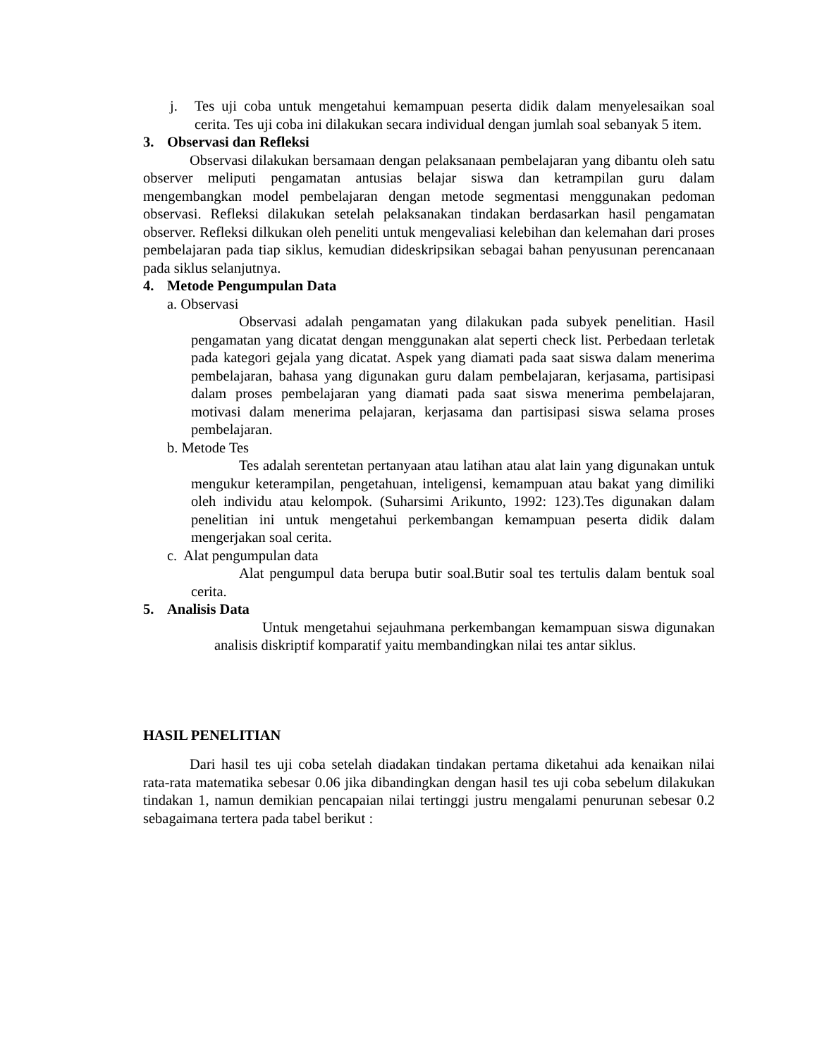j. Tes uji coba untuk mengetahui kemampuan peserta didik dalam menyelesaikan soal cerita. Tes uji coba ini dilakukan secara individual dengan jumlah soal sebanyak 5 item.
3. Observasi dan Refleksi
Observasi dilakukan bersamaan dengan pelaksanaan pembelajaran yang dibantu oleh satu observer meliputi pengamatan antusias belajar siswa dan ketrampilan guru dalam mengembangkan model pembelajaran dengan metode segmentasi menggunakan pedoman observasi. Refleksi dilakukan setelah pelaksanakan tindakan berdasarkan hasil pengamatan observer. Refleksi dilkukan oleh peneliti untuk mengevaliasi kelebihan dan kelemahan dari proses pembelajaran pada tiap siklus, kemudian dideskripsikan sebagai bahan penyusunan perencanaan pada siklus selanjutnya.
4. Metode Pengumpulan Data
a. Observasi
Observasi adalah pengamatan yang dilakukan pada subyek penelitian. Hasil pengamatan yang dicatat dengan menggunakan alat seperti check list. Perbedaan terletak pada kategori gejala yang dicatat. Aspek yang diamati pada saat siswa dalam menerima pembelajaran, bahasa yang digunakan guru dalam pembelajaran, kerjasama, partisipasi dalam proses pembelajaran yang diamati pada saat siswa menerima pembelajaran, motivasi dalam menerima pelajaran, kerjasama dan partisipasi siswa selama proses pembelajaran.
b. Metode Tes
Tes adalah serentetan pertanyaan atau latihan atau alat lain yang digunakan untuk mengukur keterampilan, pengetahuan, inteligensi, kemampuan atau bakat yang dimiliki oleh individu atau kelompok. (Suharsimi Arikunto, 1992: 123).Tes digunakan dalam penelitian ini untuk mengetahui perkembangan kemampuan peserta didik dalam mengerjakan soal cerita.
c. Alat pengumpulan data
Alat pengumpul data berupa butir soal.Butir soal tes tertulis dalam bentuk soal cerita.
5. Analisis Data
Untuk mengetahui sejauhmana perkembangan kemampuan siswa digunakan analisis diskriptif komparatif yaitu membandingkan nilai tes antar siklus.
HASIL PENELITIAN
Dari hasil tes uji coba setelah diadakan tindakan pertama diketahui ada kenaikan nilai rata-rata matematika sebesar 0.06 jika dibandingkan dengan hasil tes uji coba sebelum dilakukan tindakan 1, namun demikian pencapaian nilai tertinggi justru mengalami penurunan sebesar 0.2 sebagaimana tertera pada tabel berikut :